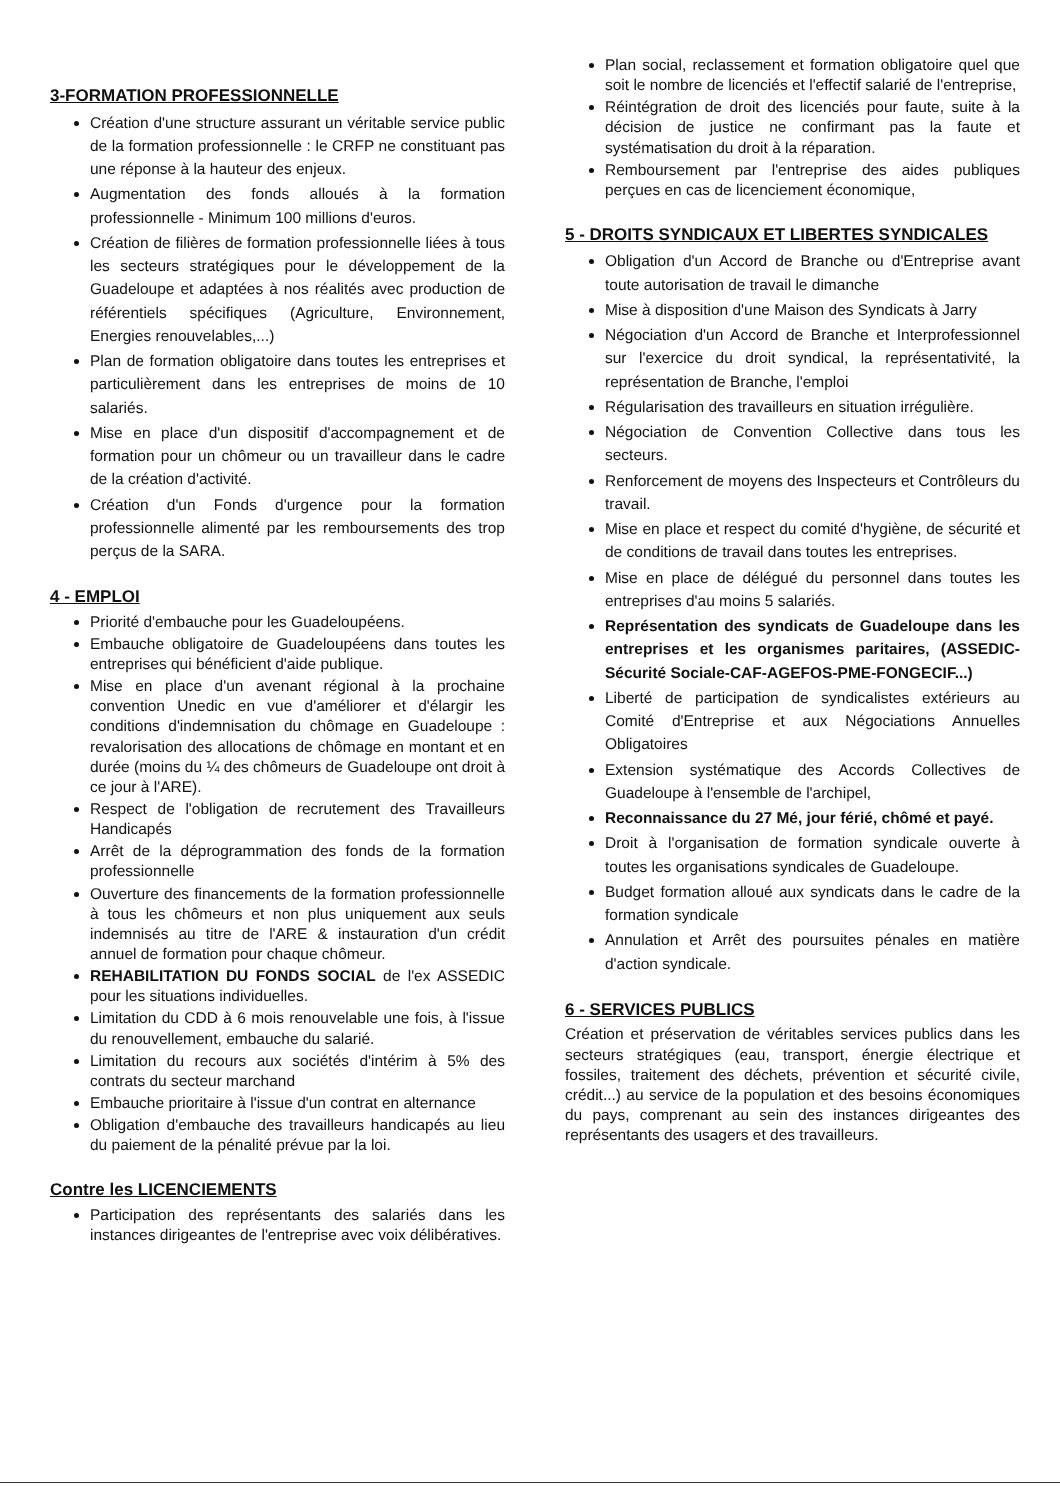3-FORMATION PROFESSIONNELLE
Création d'une structure assurant un véritable service public de la formation professionnelle : le CRFP ne constituant pas une réponse à la hauteur des enjeux.
Augmentation des fonds alloués à la formation professionnelle - Minimum 100 millions d'euros.
Création de filières de formation professionnelle liées à tous les secteurs stratégiques pour le développement de la Guadeloupe et adaptées à nos réalités avec production de référentiels spécifiques (Agriculture, Environnement, Energies renouvelables,...)
Plan de formation obligatoire dans toutes les entreprises et particulièrement dans les entreprises de moins de 10 salariés.
Mise en place d'un dispositif d'accompagnement et de formation pour un chômeur ou un travailleur dans le cadre de la création d'activité.
Création d'un Fonds d'urgence pour la formation professionnelle alimenté par les remboursements des trop perçus de la SARA.
4 - EMPLOI
Priorité d'embauche pour les Guadeloupéens.
Embauche obligatoire de Guadeloupéens dans toutes les entreprises qui bénéficient d'aide publique.
Mise en place d'un avenant régional à la prochaine convention Unedic en vue d'améliorer et d'élargir les conditions d'indemnisation du chômage en Guadeloupe : revalorisation des allocations de chômage en montant et en durée (moins du ¼ des chômeurs de Guadeloupe ont droit à ce jour à l'ARE).
Respect de l'obligation de recrutement des Travailleurs Handicapés
Arrêt de la déprogrammation des fonds de la formation professionnelle
Ouverture des financements de la formation professionnelle à tous les chômeurs et non plus uniquement aux seuls indemnisés au titre de l'ARE & instauration d'un crédit annuel de formation pour chaque chômeur.
REHABILITATION DU FONDS SOCIAL de l'ex ASSEDIC pour les situations individuelles.
Limitation du CDD à 6 mois renouvelable une fois, à l'issue du renouvellement, embauche du salarié.
Limitation du recours aux sociétés d'intérim à 5% des contrats du secteur marchand
Embauche prioritaire à l'issue d'un contrat en alternance
Obligation d'embauche des travailleurs handicapés au lieu du paiement de la pénalité prévue par la loi.
Contre les LICENCIEMENTS
Participation des représentants des salariés dans les instances dirigeantes de l'entreprise avec voix délibératives.
Plan social, reclassement et formation obligatoire quel que soit le nombre de licenciés et l'effectif salarié de l'entreprise,
Réintégration de droit des licenciés pour faute, suite à la décision de justice ne confirmant pas la faute et systématisation du droit à la réparation.
Remboursement par l'entreprise des aides publiques perçues en cas de licenciement économique,
5 - DROITS SYNDICAUX ET LIBERTES SYNDICALES
Obligation d'un Accord de Branche ou d'Entreprise avant toute autorisation de travail le dimanche
Mise à disposition d'une Maison des Syndicats à Jarry
Négociation d'un Accord de Branche et Interprofessionnel sur l'exercice du droit syndical, la représentativité, la représentation de Branche, l'emploi
Régularisation des travailleurs en situation irrégulière.
Négociation de Convention Collective dans tous les secteurs.
Renforcement de moyens des Inspecteurs et Contrôleurs du travail.
Mise en place et respect du comité d'hygiène, de sécurité et de conditions de travail dans toutes les entreprises.
Mise en place de délégué du personnel dans toutes les entreprises d'au moins 5 salariés.
Représentation des syndicats de Guadeloupe dans les entreprises et les organismes paritaires, (ASSEDIC-Sécurité Sociale-CAF-AGEFOS-PME-FONGECIF...)
Liberté de participation de syndicalistes extérieurs au Comité d'Entreprise et aux Négociations Annuelles Obligatoires
Extension systématique des Accords Collectives de Guadeloupe à l'ensemble de l'archipel,
Reconnaissance du 27 Mé, jour férié, chômé et payé.
Droit à l'organisation de formation syndicale ouverte à toutes les organisations syndicales de Guadeloupe.
Budget formation alloué aux syndicats dans le cadre de la formation syndicale
Annulation et Arrêt des poursuites pénales en matière d'action syndicale.
6 - SERVICES PUBLICS
Création et préservation de véritables services publics dans les secteurs stratégiques (eau, transport, énergie électrique et fossiles, traitement des déchets, prévention et sécurité civile, crédit...) au service de la population et des besoins économiques du pays, comprenant au sein des instances dirigeantes des représentants des usagers et des travailleurs.